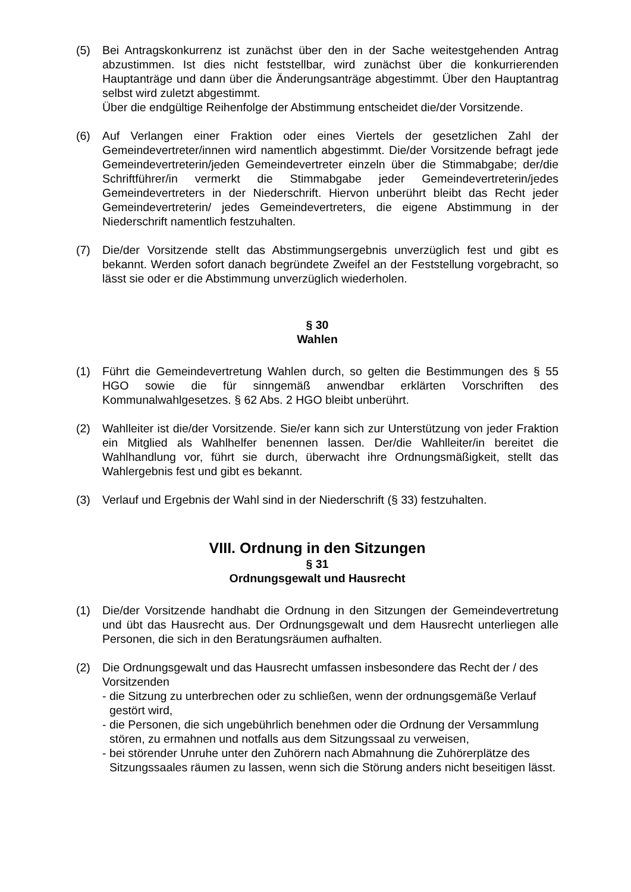(5) Bei Antragskonkurrenz ist zunächst über den in der Sache weitestgehenden Antrag abzustimmen. Ist dies nicht feststellbar, wird zunächst über die kon­kurrierenden Hauptanträge und dann über die Änderungsanträge abgestimmt. Über den Hauptantrag selbst wird zuletzt abgestimmt.
Über die endgültige Reihenfolge der Abstimmung entscheidet die/der Vorsitzende.
(6) Auf Verlangen einer Fraktion oder eines Viertels der gesetzlichen Zahl der Gemeindevertreter/innen wird namentlich abgestimmt. Die/der Vorsitzende befragt jede Gemeindevertreterin/jeden Gemeindevertreter einzeln über die Stimmabgabe; der/die Schriftführer/in vermerkt die Stimmabgabe jeder Gemeindevertreterin/jedes Gemeindevertreters in der Niederschrift. Hiervon unberührt bleibt das Recht jeder Gemeindevertreterin/ jedes Gemeinde­vertreters, die eigene Abstimmung in der Niederschrift namentlich festzuhalten.
(7) Die/der Vorsitzende stellt das Abstimmungsergebnis unverzüglich fest und gibt es bekannt. Werden sofort danach begründete Zweifel an der Feststellung vorgebracht, so lässt sie oder er die Abstimmung unverzüglich wiederholen.
§ 30
Wahlen
(1) Führt die Gemeindevertretung Wahlen durch, so gelten die Bestimmungen des § 55 HGO sowie die für sinngemäß anwendbar erklärten Vorschriften des Kommunalwahlgesetzes. § 62 Abs. 2 HGO bleibt unberührt.
(2) Wahlleiter ist die/der Vorsitzende. Sie/er kann sich zur Unterstützung von jeder Fraktion ein Mitglied als Wahlhelfer benennen lassen. Der/die Wahlleiter/in bereitet die Wahlhandlung vor, führt sie durch, überwacht ihre Ordnungs­mäßigkeit, stellt das Wahlergebnis fest und gibt es bekannt.
(3) Verlauf und Ergebnis der Wahl sind in der Niederschrift (§ 33) festzuhalten.
VIII. Ordnung in den Sitzungen
§ 31
Ordnungsgewalt und Hausrecht
(1) Die/der Vorsitzende handhabt die Ordnung in den Sitzungen der Gemeinde­vertretung und übt das Hausrecht aus. Der Ordnungsgewalt und dem Hausrecht unterliegen alle Personen, die sich in den Beratungsräumen aufhalten.
(2) Die Ordnungsgewalt und das Hausrecht umfassen insbesondere das Recht der / des Vorsitzenden
- die Sitzung zu unterbrechen oder zu schließen, wenn der ordnungsgemäße Verlauf gestört wird,
- die Personen, die sich ungebührlich benehmen oder die Ordnung der Ver­sammlung stören, zu ermahnen und notfalls aus dem Sitzungssaal zu ver­weisen,
- bei störender Unruhe unter den Zuhörern nach Abmahnung die Zuhörer­plätze des Sitzungssaales räumen zu lassen, wenn sich die Störung anders nicht beseitigen lässt.